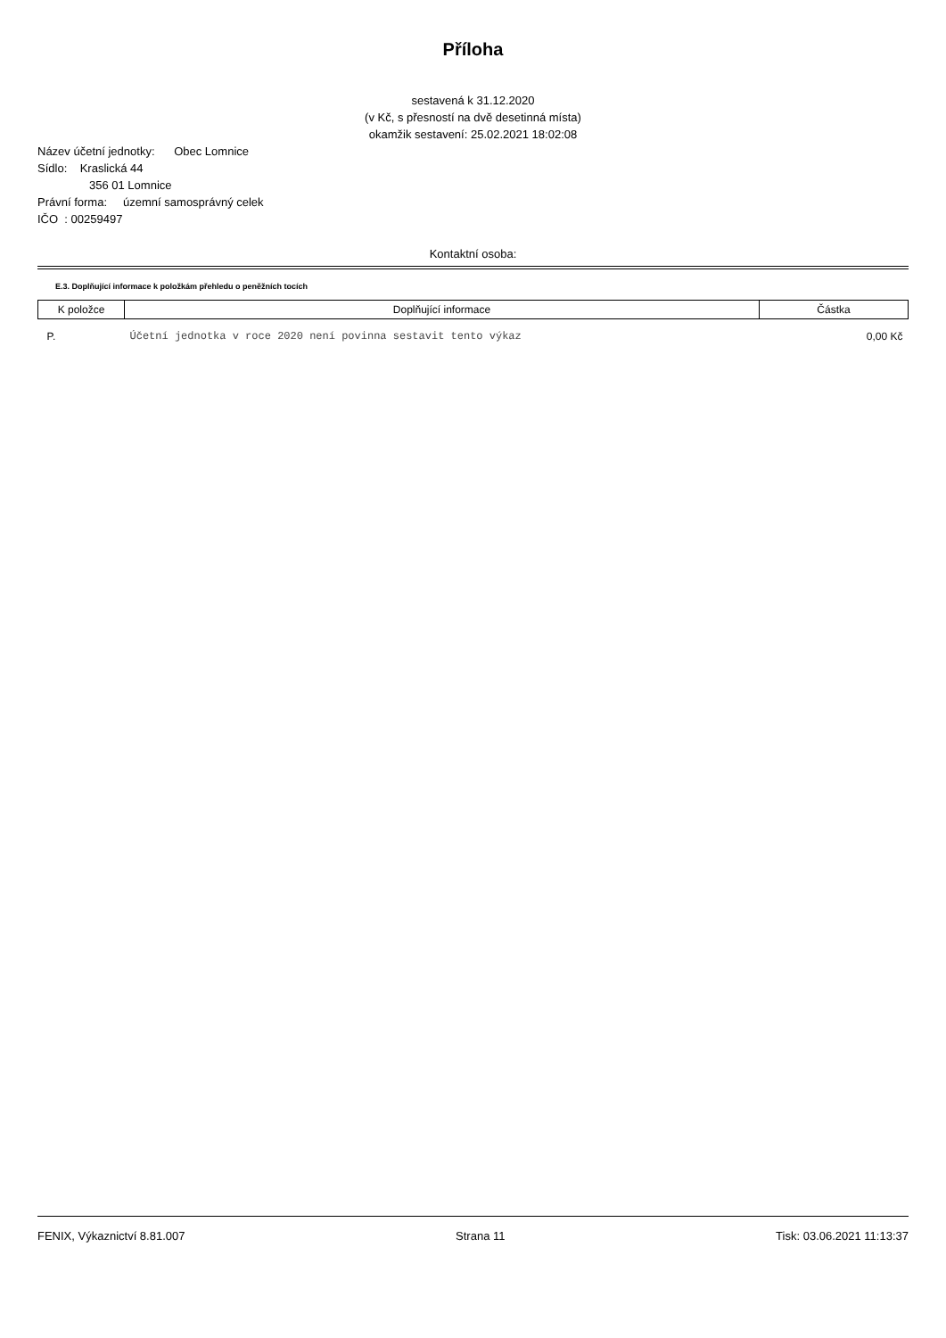Příloha
sestavená k 31.12.2020
(v Kč, s přesností na dvě desetinná místa)
okamžik sestavení: 25.02.2021 18:02:08
Název účetní jednotky: Obec Lomnice
Sídlo: Kraslická 44
356 01 Lomnice
Právní forma: územní samosprávný celek
IČO : 00259497
Kontaktní osoba:
E.3. Doplňující informace k položkám přehledu o peněžních tocích
| K položce | Doplňující informace | Částka |
| --- | --- | --- |
| P. | Účetní jednotka v roce 2020 není povinna sestavit tento výkaz | 0,00 Kč |
FENIX, Výkaznictví 8.81.007 Strana 11 Tisk: 03.06.2021 11:13:37